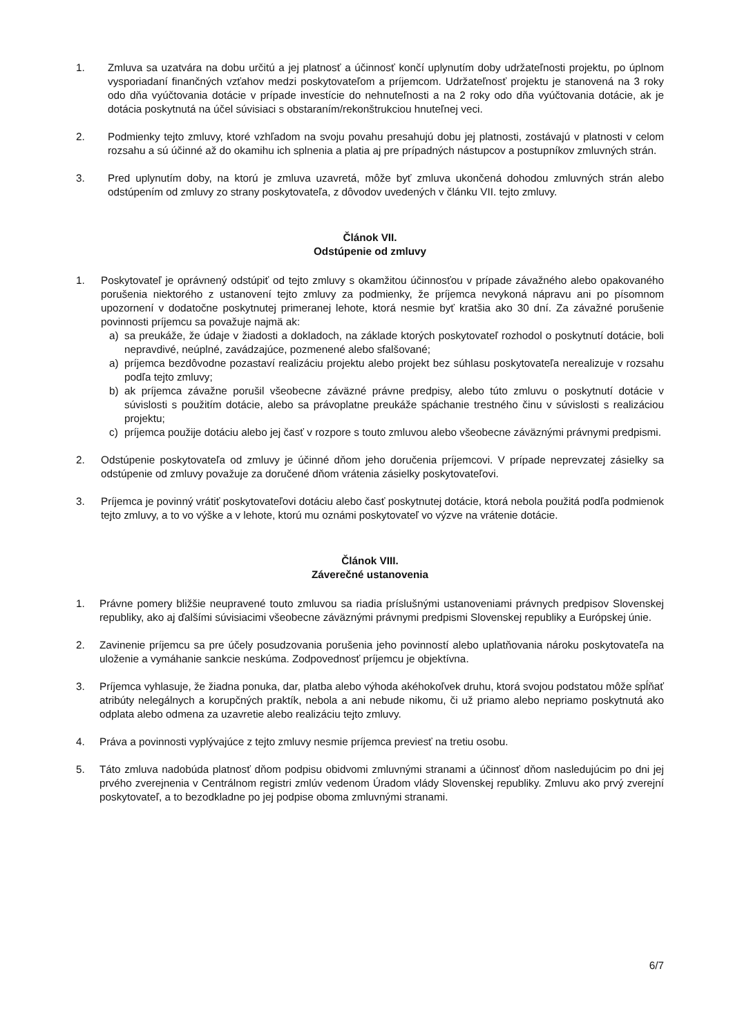1. Zmluva sa uzatvára na dobu určitú a jej platnosť a účinnosť končí uplynutím doby udržateľnosti projektu, po úplnom vysporiadaní finančných vzťahov medzi poskytovateľom a príjemcom. Udržateľnosť projektu je stanovená na 3 roky odo dňa vyúčtovania dotácie v prípade investície do nehnuteľnosti a na 2 roky odo dňa vyúčtovania dotácie, ak je dotácia poskytnutá na účel súvisiaci s obstaraním/rekonštrukciou hnuteľnej veci.
2. Podmienky tejto zmluvy, ktoré vzhľadom na svoju povahu presahujú dobu jej platnosti, zostávajú v platnosti v celom rozsahu a sú účinné až do okamihu ich splnenia a platia aj pre prípadných nástupcov a postupníkov zmluvných strán.
3. Pred uplynutím doby, na ktorú je zmluva uzavretá, môže byť zmluva ukončená dohodou zmluvných strán alebo odstúpením od zmluvy zo strany poskytovateľa, z dôvodov uvedených v článku VII. tejto zmluvy.
Článok VII.
Odstúpenie od zmluvy
1. Poskytovateľ je oprávnený odstúpiť od tejto zmluvy s okamžitou účinnosťou v prípade závažného alebo opakovaného porušenia niektorého z ustanovení tejto zmluvy za podmienky, že príjemca nevykoná nápravu ani po písomnom upozornení v dodatočne poskytnutej primeranej lehote, ktorá nesmie byť kratšia ako 30 dní. Za závažné porušenie povinnosti príjemcu sa považuje najmä ak:
a) sa preukáže, že údaje v žiadosti a dokladoch, na základe ktorých poskytovateľ rozhodol o poskytnutí dotácie, boli nepravdivé, neúplné, zavádzajúce, pozmenené alebo sfalšované;
a) príjemca bezdôvodne pozastaví realizáciu projektu alebo projekt bez súhlasu poskytovateľa nerealizuje v rozsahu podľa tejto zmluvy;
b) ak príjemca závažne porušil všeobecne záväzné právne predpisy, alebo túto zmluvu o poskytnutí dotácie v súvislosti s použitím dotácie, alebo sa právoplatne preukáže spáchanie trestného činu v súvislosti s realizáciou projektu;
c) príjemca použije dotáciu alebo jej časť v rozpore s touto zmluvou alebo všeobecne záväznými právnymi predpismi.
2. Odstúpenie poskytovateľa od zmluvy je účinné dňom jeho doručenia príjemcovi. V prípade neprevzatej zásielky sa odstúpenie od zmluvy považuje za doručené dňom vrátenia zásielky poskytovateľovi.
3. Príjemca je povinný vrátiť poskytovateľovi dotáciu alebo časť poskytnutej dotácie, ktorá nebola použitá podľa podmienok tejto zmluvy, a to vo výške a v lehote, ktorú mu oznámi poskytovateľ vo výzve na vrátenie dotácie.
Článok VIII.
Záverečné ustanovenia
1. Právne pomery bližšie neupravené touto zmluvou sa riadia príslušnými ustanoveniami právnych predpisov Slovenskej republiky, ako aj ďalšími súvisiacimi všeobecne záväznými právnymi predpismi Slovenskej republiky a Európskej únie.
2. Zavinenie príjemcu sa pre účely posudzovania porušenia jeho povinností alebo uplatňovania nároku poskytovateľa na uloženie a vymáhanie sankcie neskúma. Zodpovednosť príjemcu je objektívna.
3. Príjemca vyhlasuje, že žiadna ponuka, dar, platba alebo výhoda akéhokoľvek druhu, ktorá svojou podstatou môže spĺňať atribúty nelegálnych a korupčných praktík, nebola a ani nebude nikomu, či už priamo alebo nepriamo poskytnutá ako odplata alebo odmena za uzavretie alebo realizáciu tejto zmluvy.
4. Práva a povinnosti vyplývajúce z tejto zmluvy nesmie príjemca previesť na tretiu osobu.
5. Táto zmluva nadobúda platnosť dňom podpisu obidvomi zmluvnými stranami a účinnosť dňom nasledujúcim po dni jej prvého zverejnenia v Centrálnom registri zmlúv vedenom Úradom vlády Slovenskej republiky. Zmluvu ako prvý zverejní poskytovateľ, a to bezodkladne po jej podpise oboma zmluvnými stranami.
6/7